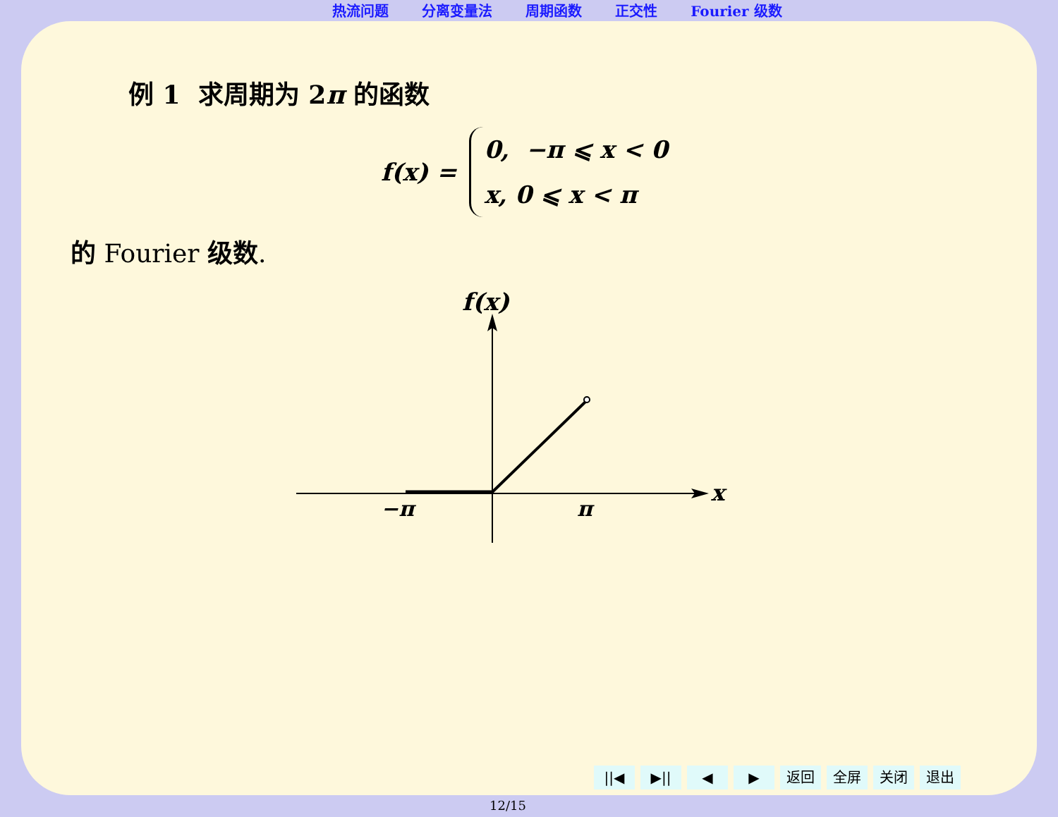热流问题 分离变量法 周期函数 正交性 Fourier 级数
例 1 求周期为 2π 的函数
f(x) =
0, −π ⩽ x < 0
x, 0 ⩽ x < π
的 Fourier 级数.
f(x)
x
−π
π
||◀ ▶|| ◀ ▶ 返回 全屏 关闭 退出
12/15